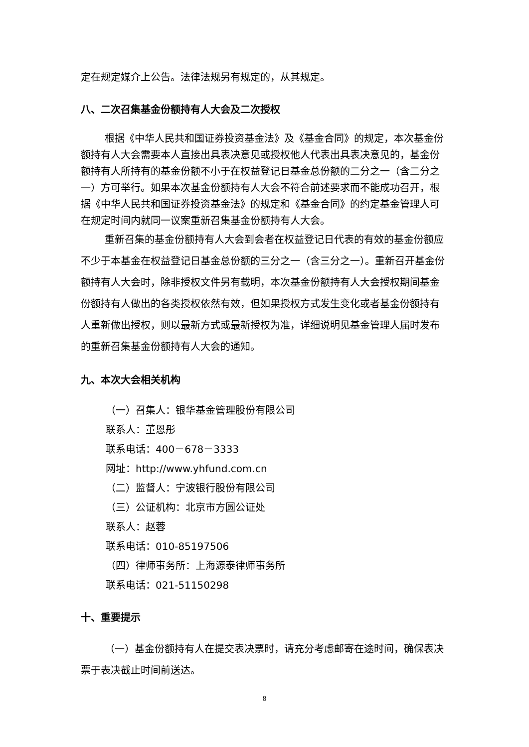定在规定媒介上公告。法律法规另有规定的，从其规定。
八、二次召集基金份额持有人大会及二次授权
根据《中华人民共和国证券投资基金法》及《基金合同》的规定，本次基金份额持有人大会需要本人直接出具表决意见或授权他人代表出具表决意见的，基金份额持有人所持有的基金份额不小于在权益登记日基金总份额的二分之一（含二分之一）方可举行。如果本次基金份额持有人大会不符合前述要求而不能成功召开，根据《中华人民共和国证券投资基金法》的规定和《基金合同》的约定基金管理人可在规定时间内就同一议案重新召集基金份额持有人大会。
重新召集的基金份额持有人大会到会者在权益登记日代表的有效的基金份额应不少于本基金在权益登记日基金总份额的三分之一（含三分之一）。重新召开基金份额持有人大会时，除非授权文件另有载明，本次基金份额持有人大会授权期间基金份额持有人做出的各类授权依然有效，但如果授权方式发生变化或者基金份额持有人重新做出授权，则以最新方式或最新授权为准，详细说明见基金管理人届时发布的重新召集基金份额持有人大会的通知。
九、本次大会相关机构
（一）召集人：银华基金管理股份有限公司
联系人：董恩彤
联系电话：400－678－3333
网址：http://www.yhfund.com.cn
（二）监督人：宁波银行股份有限公司
（三）公证机构：北京市方圆公证处
联系人：赵蓉
联系电话：010-85197506
（四）律师事务所：上海源泰律师事务所
联系电话：021-51150298
十、重要提示
（一）基金份额持有人在提交表决票时，请充分考虑邮寄在途时间，确保表决票于表决截止时间前送达。
8